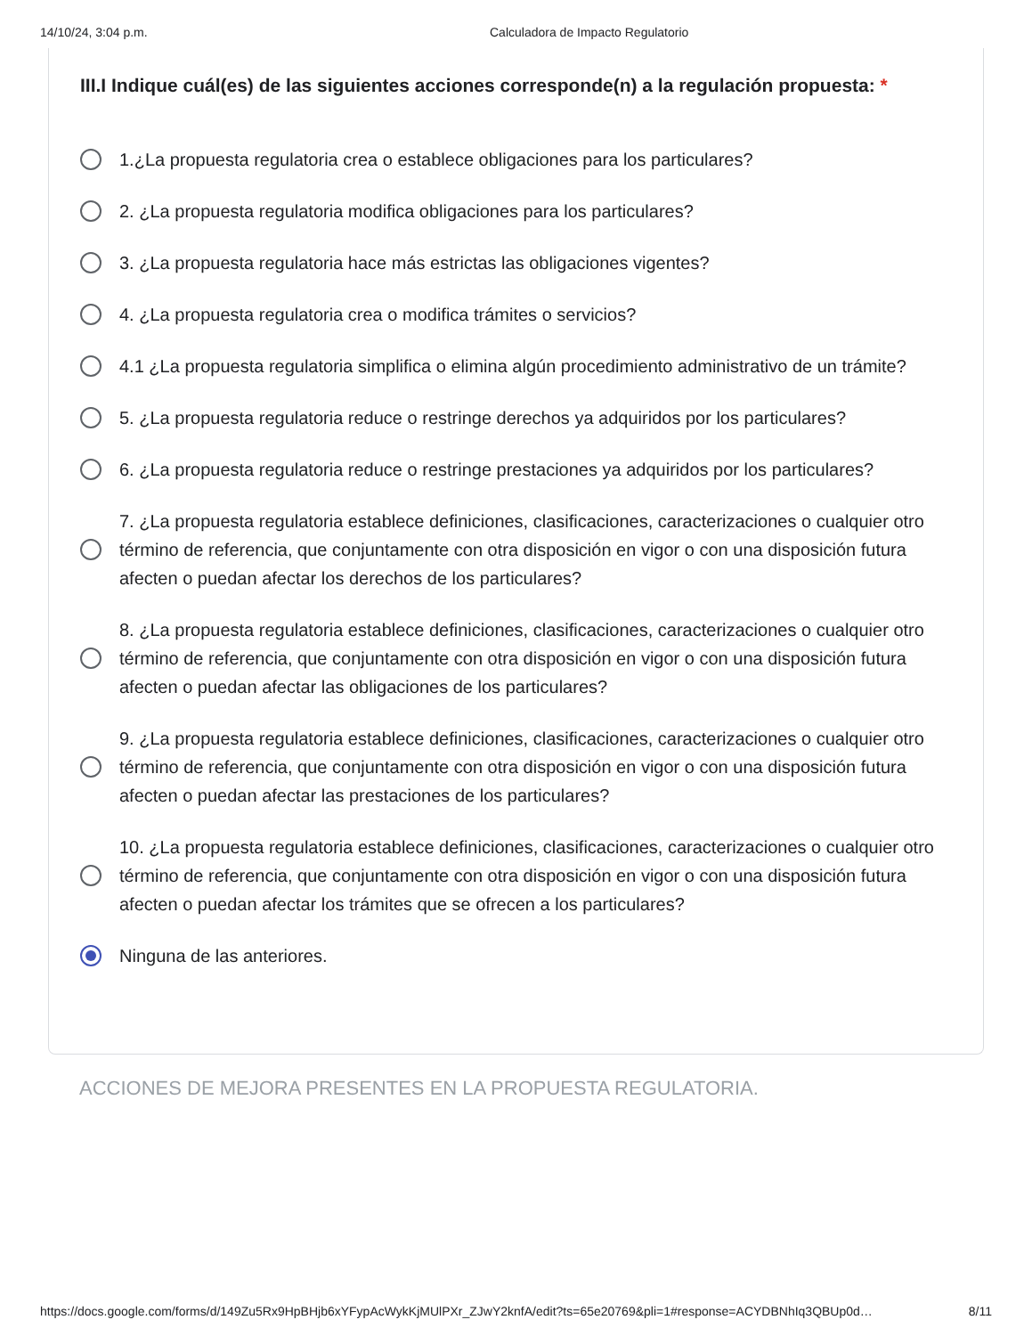14/10/24, 3:04 p.m. Calculadora de Impacto Regulatorio
III.I Indique cuál(es) de las siguientes acciones corresponde(n) a la regulación propuesta: *
1.¿La propuesta regulatoria crea o establece obligaciones para los particulares?
2. ¿La propuesta regulatoria modifica obligaciones para los particulares?
3. ¿La propuesta regulatoria hace más estrictas las obligaciones vigentes?
4. ¿La propuesta regulatoria crea o modifica trámites o servicios?
4.1 ¿La propuesta regulatoria simplifica o elimina algún procedimiento administrativo de un trámite?
5. ¿La propuesta regulatoria reduce o restringe derechos ya adquiridos por los particulares?
6. ¿La propuesta regulatoria reduce o restringe prestaciones ya adquiridos por los particulares?
7. ¿La propuesta regulatoria establece definiciones, clasificaciones, caracterizaciones o cualquier otro término de referencia, que conjuntamente con otra disposición en vigor o con una disposición futura afecten o puedan afectar los derechos de los particulares?
8. ¿La propuesta regulatoria establece definiciones, clasificaciones, caracterizaciones o cualquier otro término de referencia, que conjuntamente con otra disposición en vigor o con una disposición futura afecten o puedan afectar las obligaciones de los particulares?
9. ¿La propuesta regulatoria establece definiciones, clasificaciones, caracterizaciones o cualquier otro término de referencia, que conjuntamente con otra disposición en vigor o con una disposición futura afecten o puedan afectar las prestaciones de los particulares?
10. ¿La propuesta regulatoria establece definiciones, clasificaciones, caracterizaciones o cualquier otro término de referencia, que conjuntamente con otra disposición en vigor o con una disposición futura afecten o puedan afectar los trámites que se ofrecen a los particulares?
Ninguna de las anteriores.
ACCIONES DE MEJORA PRESENTES EN LA PROPUESTA REGULATORIA.
https://docs.google.com/forms/d/149Zu5Rx9HpBHjb6xYFypAcWykKjMUlPXr_ZJwY2knfA/edit?ts=65e20769&pli=1#response=ACYDBNhIq3QBUp0d…
8/11